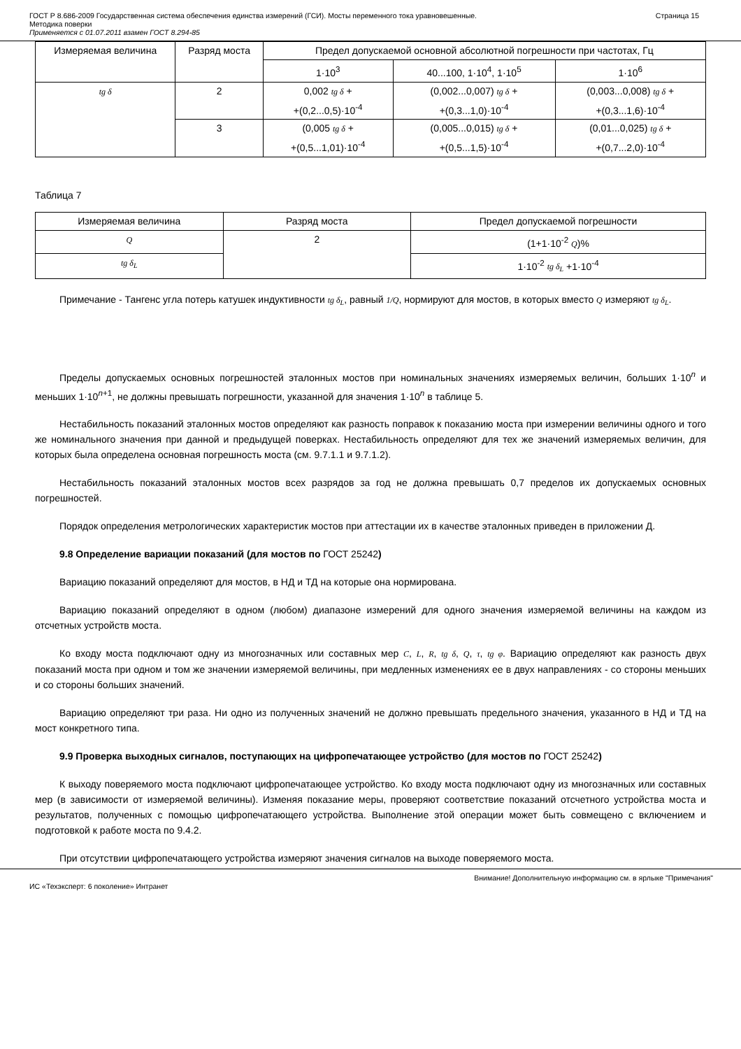ГОСТ Р 8.686-2009 Государственная система обеспечения единства измерений (ГСИ). Мосты переменного тока уравновешенные.
Методика поверки
Применяется с 01.07.2011 взамен ГОСТ 8.294-85
Страница 15
| Измеряемая величина | Разряд моста | Предел допускаемой основной абсолютной погрешности при частотах, Гц | | |
| --- | --- | --- | --- | --- |
| | | 1·10<sup>3</sup> | 40...100, 1·10<sup>4</sup>, 1·10<sup>5</sup> | 1·10<sup>6</sup> |
| tg δ | 2 | 0,002 tg δ + +(0,2...0,5)·10<sup>-4</sup> | (0,002...0,007) tg δ + +(0,3...1,0)·10<sup>-4</sup> | (0,003...0,008) tg δ + +(0,3...1,6)·10<sup>-4</sup> |
| | 3 | (0,005 tg δ + +(0,5...1,01)·10<sup>-4</sup> | (0,005...0,015) tg δ + +(0,5...1,5)·10<sup>-4</sup> | (0,01...0,025) tg δ + +(0,7...2,0)·10<sup>-4</sup> |
Таблица 7
| Измеряемая величина | Разряд моста | Предел допускаемой погрешности |
| --- | --- | --- |
| Q | 2 | (1+1·10<sup>-2</sup> Q )% |
| tg δ<sub>L</sub> | | 1·10<sup>-2</sup> tg δ<sub>L</sub> +1·10<sup>-4</sup> |
Примечание - Тангенс угла потерь катушек индуктивности tg δ<sub>L</sub>, равный 1/Q, нормируют для мостов, в которых вместо Q измеряют tg δ<sub>L</sub>.
Пределы допускаемых основных погрешностей эталонных мостов при номинальных значениях измеряемых величин, больших 1·10<sup>n</sup> и меньших 1·10<sup>n+1</sup>, не должны превышать погрешности, указанной для значения 1·10<sup>n</sup> в таблице 5.
Нестабильность показаний эталонных мостов определяют как разность поправок к показанию моста при измерении величины одного и того же номинального значения при данной и предыдущей поверках. Нестабильность определяют для тех же значений измеряемых величин, для которых была определена основная погрешность моста (см. 9.7.1.1 и 9.7.1.2).
Нестабильность показаний эталонных мостов всех разрядов за год не должна превышать 0,7 пределов их допускаемых основных погрешностей.
Порядок определения метрологических характеристик мостов при аттестации их в качестве эталонных приведен в приложении Д.
9.8 Определение вариации показаний (для мостов по ГОСТ 25242)
Вариацию показаний определяют для мостов, в НД и ТД на которые она нормирована.
Вариацию показаний определяют в одном (любом) диапазоне измерений для одного значения измеряемой величины на каждом из отсчетных устройств моста.
Ко входу моста подключают одну из многозначных или составных мер C, L, R, tg δ, Q, τ, tg φ. Вариацию определяют как разность двух показаний моста при одном и том же значении измеряемой величины, при медленных изменениях ее в двух направлениях - со стороны меньших и со стороны больших значений.
Вариацию определяют три раза. Ни одно из полученных значений не должно превышать предельного значения, указанного в НД и ТД на мост конкретного типа.
9.9 Проверка выходных сигналов, поступающих на цифропечатающее устройство (для мостов по ГОСТ 25242)
К выходу поверяемого моста подключают цифропечатающее устройство. Ко входу моста подключают одну из многозначных или составных мер (в зависимости от измеряемой величины). Изменяя показание меры, проверяют соответствие показаний отсчетного устройства моста и результатов, полученных с помощью цифропечатающего устройства. Выполнение этой операции может быть совмещено с включением и подготовкой к работе моста по 9.4.2.
При отсутствии цифропечатающего устройства измеряют значения сигналов на выходе поверяемого моста.
Внимание! Дополнительную информацию см. в ярлыке "Примечания"
ИС «Техэксперт: 6 поколение» Интранет